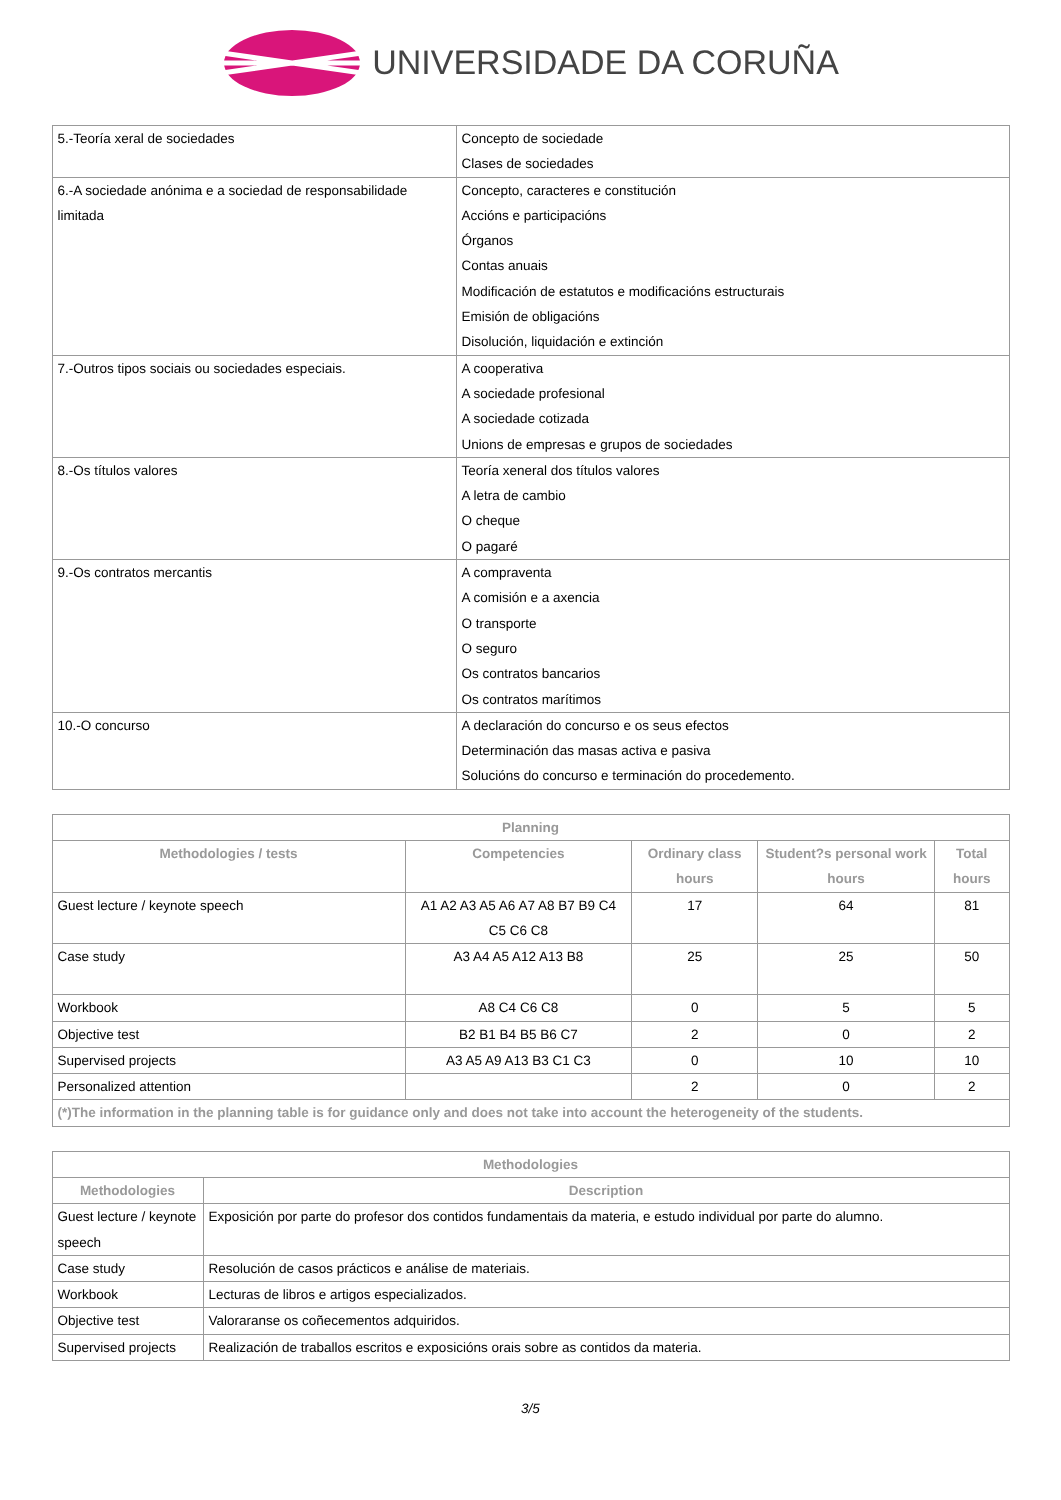UNIVERSIDADE DA CORUÑA
| 5.-Teoría xeral de sociedades | Concepto de sociedade Clases de sociedades |
| 6.-A sociedade anónima e a sociedad de responsabilidade limitada | Concepto, caracteres e constitución Accións e participacións Órganos Contas anuais Modificación de estatutos e modificacións estructurais Emisión de obligacións Disolución, liquidación e extinción |
| 7.-Outros tipos sociais ou sociedades especiais. | A cooperativa A sociedade profesional A sociedade cotizada Unions de empresas e grupos de sociedades |
| 8.-Os títulos valores | Teoría xeneral dos títulos valores A letra de cambio O cheque O pagaré |
| 9.-Os contratos mercantis | A compraventa A comisión e a axencia O transporte O seguro Os contratos bancarios Os contratos marítimos |
| 10.-O concurso | A declaración do concurso e os seus efectos Determinación das masas activa e pasiva Solucións do concurso e terminación do procedemento. |
| Planning | | | | |
| --- | --- | --- | --- | --- |
| Methodologies / tests | Competencies | Ordinary class hours | Student?s personal work hours | Total hours |
| Guest lecture / keynote speech | A1 A2 A3 A5 A6 A7 A8 B7 B9 C4 C5 C6 C8 | 17 | 64 | 81 |
| Case study | A3 A4 A5 A12 A13 B8 | 25 | 25 | 50 |
| Workbook | A8 C4 C6 C8 | 0 | 5 | 5 |
| Objective test | B2 B1 B4 B5 B6 C7 | 2 | 0 | 2 |
| Supervised projects | A3 A5 A9 A13 B3 C1 C3 | 0 | 10 | 10 |
| Personalized attention | | 2 | 0 | 2 |
| (*)The information in the planning table is for guidance only and does not take into account the heterogeneity of the students. | | | | |
| Methodologies | |
| --- | --- |
| Methodologies | Description |
| Guest lecture / keynote speech | Exposición por parte do profesor dos contidos fundamentais da materia, e estudo individual por parte do alumno. |
| Case study | Resolución de casos prácticos e análise de materiais. |
| Workbook | Lecturas de libros e artigos especializados. |
| Objective test | Valoraranse os coñecementos adquiridos. |
| Supervised projects | Realización de traballos escritos e exposicións orais sobre as contidos da materia. |
3/5